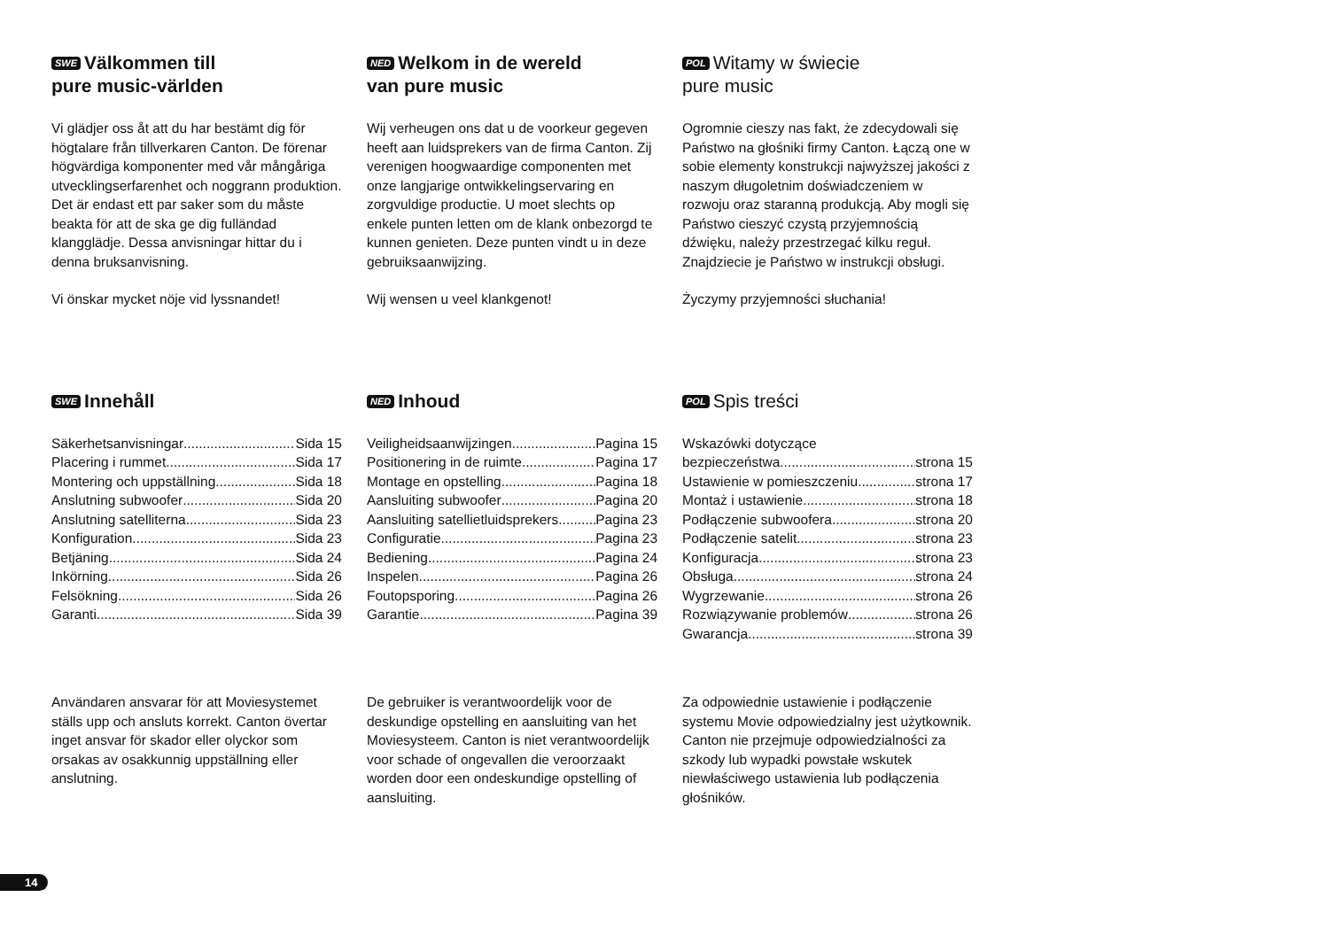SWE Välkommen till
pure music-världen
Vi glädjer oss åt att du har bestämt dig för högtalare från tillverkaren Canton. De förenar högvärdiga komponenter med vår mångåriga utvecklingserfarenhet och noggrann produktion. Det är endast ett par saker som du måste beakta för att de ska ge dig fulländad klangglädje. Dessa anvisningar hittar du i denna bruksanvisning.
Vi önskar mycket nöje vid lyssnandet!
NED Welkom in de wereld
van pure music
Wij verheugen ons dat u de voorkeur gegeven heeft aan luidsprekers van de firma Canton. Zij verenigen hoogwaardige componenten met onze langjarige ontwikkelingservaring en zorgvuldige productie. U moet slechts op enkele punten letten om de klank onbezorgd te kunnen genieten. Deze punten vindt u in deze gebruiksaanwijzing.
Wij wensen u veel klankgenot!
POL Witamy w świecie
pure music
Ogromnie cieszy nas fakt, że zdecydowali się Państwo na głośniki firmy Canton. Łączą one w sobie elementy konstrukcji najwyższej jakości z naszym długoletnim doświadczeniem w rozwoju oraz staranną produkcją. Aby mogli się Państwo cieszyć czystą przyjemnością dźwięku, należy przestrzegać kilku reguł. Znajdziecie je Państwo w instrukcji obsługi.
Życzymy przyjemności słuchania!
SWE Innehåll
Säkerhetsanvisningar Sida 15
Placering i rummet Sida 17
Montering och uppställning Sida 18
Anslutning subwoofer Sida 20
Anslutning satelliterna Sida 23
Konfiguration Sida 23
Betjäning Sida 24
Inkörning Sida 26
Felsökning Sida 26
Garanti Sida 39
NED Inhoud
Veiligheidsaanwijzingen Pagina 15
Positionering in de ruimte Pagina 17
Montage en opstelling Pagina 18
Aansluiting subwoofer Pagina 20
Aansluiting satellietluidsprekers Pagina 23
Configuratie Pagina 23
Bediening Pagina 24
Inspelen Pagina 26
Foutopsporing Pagina 26
Garantie Pagina 39
POL Spis treści
Wskazówki dotyczące
bezpieczeństwa strona 15
Ustawienie w pomieszczeniu strona 17
Montaż i ustawienie strona 18
Podłączenie subwoofera strona 20
Podłączenie satelit strona 23
Konfiguracja strona 23
Obsługa strona 24
Wygrzewanie strona 26
Rozwiązywanie problemów strona 26
Gwarancja strona 39
Användaren ansvarar för att Moviesystemet ställs upp och ansluts korrekt. Canton övertar inget ansvar för skador eller olyckor som orsakas av osakkunnig uppställning eller anslutning.
De gebruiker is verantwoordelijk voor de deskundige opstelling en aansluiting van het Moviesysteem. Canton is niet verantwoordelijk voor schade of ongevallen die veroorzaakt worden door een ondeskundige opstelling of aansluiting.
Za odpowiednie ustawienie i podłączenie systemu Movie odpowiedzialny jest użytkownik. Canton nie przejmuje odpowiedzialności za szkody lub wypadki powstałe wskutek niewłaściwego ustawienia lub podłączenia głośników.
14